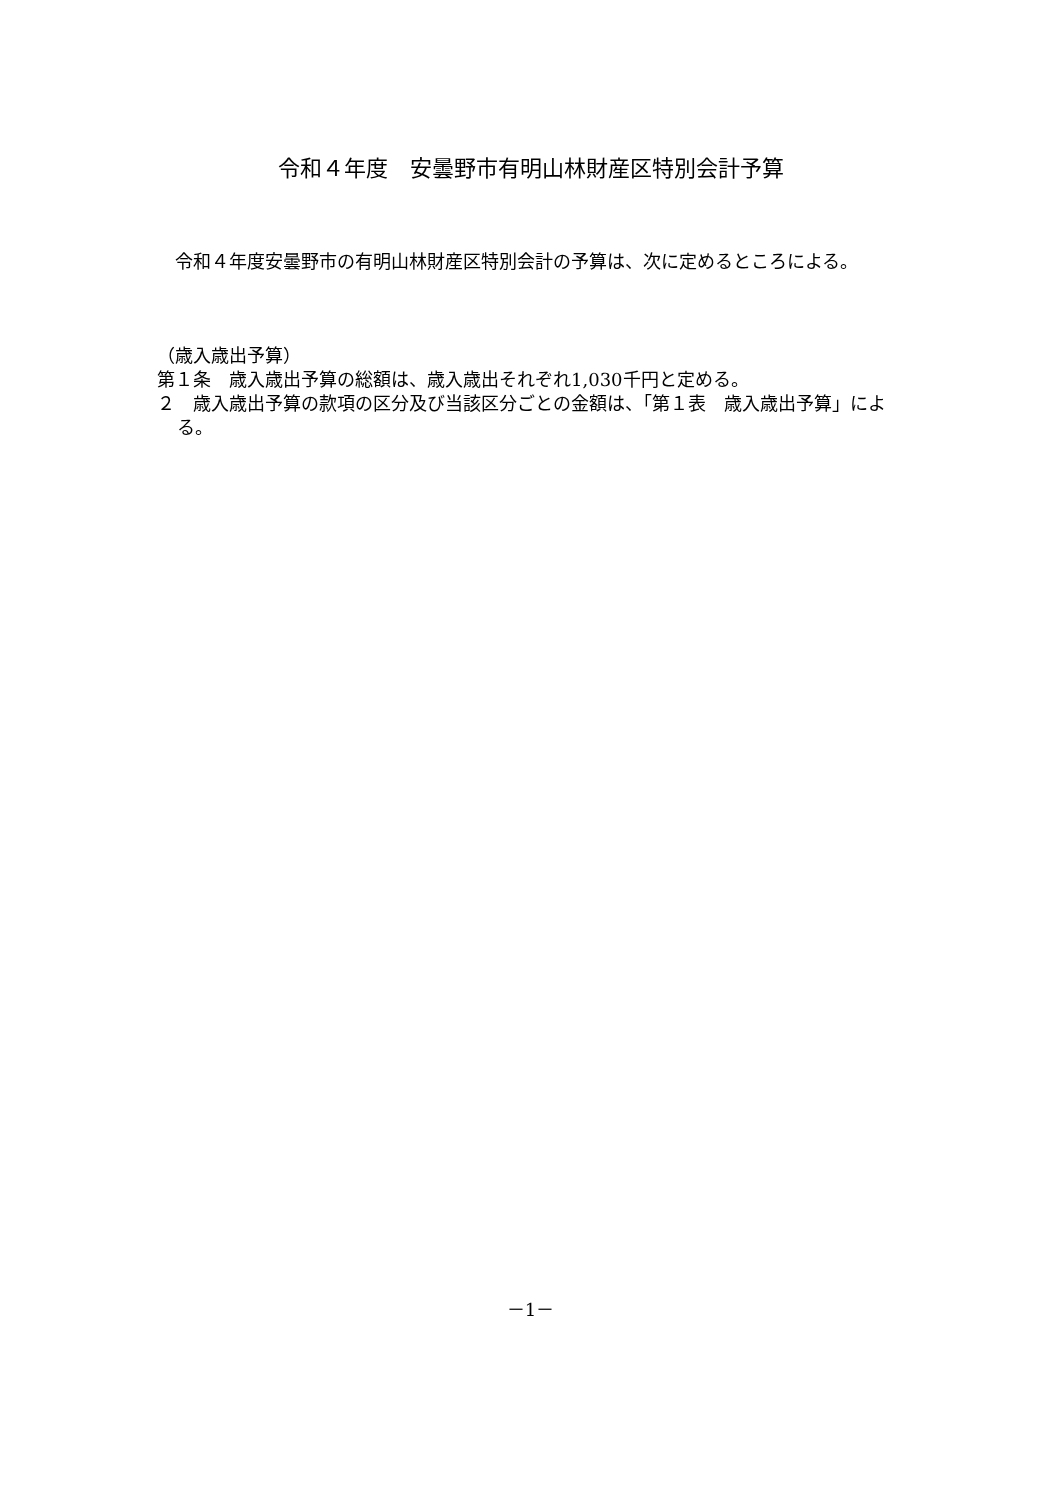令和４年度　安曇野市有明山林財産区特別会計予算
　令和４年度安曇野市の有明山林財産区特別会計の予算は、次に定めるところによる。
（歳入歳出予算）
第１条　歳入歳出予算の総額は、歳入歳出それぞれ1,030千円と定める。
２　歳入歳出予算の款項の区分及び当該区分ごとの金額は、「第１表　歳入歳出予算」による。
－1－